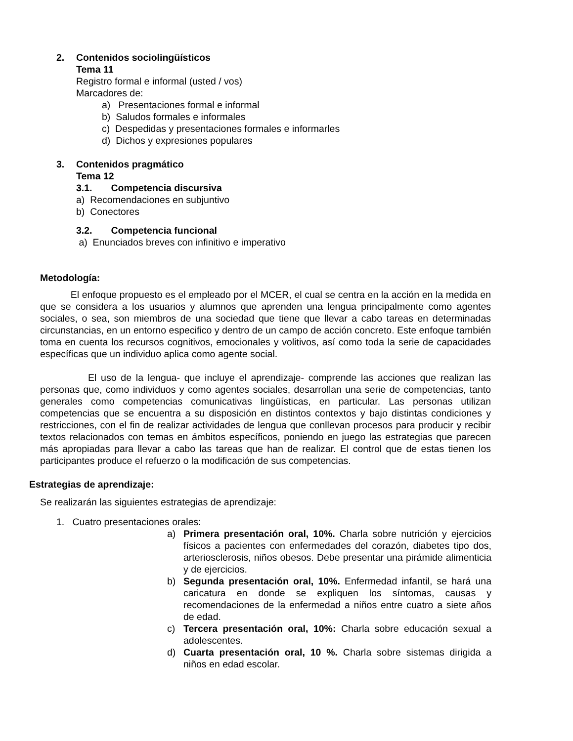2. Contenidos sociolingüísticos
Tema 11
Registro formal e informal (usted / vos)
Marcadores de:
a) Presentaciones formal e informal
b) Saludos formales e informales
c) Despedidas y presentaciones formales e informarles
d) Dichos y expresiones populares
3. Contenidos pragmático
Tema 12
3.1. Competencia discursiva
a) Recomendaciones en subjuntivo
b) Conectores
3.2. Competencia funcional
a) Enunciados breves con infinitivo e imperativo
Metodología:
El enfoque propuesto es el empleado por el MCER, el cual se centra en la acción en la medida en que se considera a los usuarios y alumnos que aprenden una lengua principalmente como agentes sociales, o sea, son miembros de una sociedad que tiene que llevar a cabo tareas en determinadas circunstancias, en un entorno especifico y dentro de un campo de acción concreto. Este enfoque también toma en cuenta los recursos cognitivos, emocionales y volitivos, así como toda la serie de capacidades específicas que un individuo aplica como agente social.
El uso de la lengua- que incluye el aprendizaje- comprende las acciones que realizan las personas que, como individuos y como agentes sociales, desarrollan una serie de competencias, tanto generales como competencias comunicativas lingüísticas, en particular. Las personas utilizan competencias que se encuentra a su disposición en distintos contextos y bajo distintas condiciones y restricciones, con el fin de realizar actividades de lengua que conllevan procesos para producir y recibir textos relacionados con temas en ámbitos específicos, poniendo en juego las estrategias que parecen más apropiadas para llevar a cabo las tareas que han de realizar. El control que de estas tienen los participantes produce el refuerzo o la modificación de sus competencias.
Estrategias de aprendizaje:
Se realizarán las siguientes estrategias de aprendizaje:
1. Cuatro presentaciones orales:
a) Primera presentación oral, 10%. Charla sobre nutrición y ejercicios físicos a pacientes con enfermedades del corazón, diabetes tipo dos, arteriosclerosis, niños obesos. Debe presentar una pirámide alimenticia y de ejercicios.
b) Segunda presentación oral, 10%. Enfermedad infantil, se hará una caricatura en donde se expliquen los síntomas, causas y recomendaciones de la enfermedad a niños entre cuatro a siete años de edad.
c) Tercera presentación oral, 10%: Charla sobre educación sexual a adolescentes.
d) Cuarta presentación oral, 10 %. Charla sobre sistemas dirigida a niños en edad escolar.